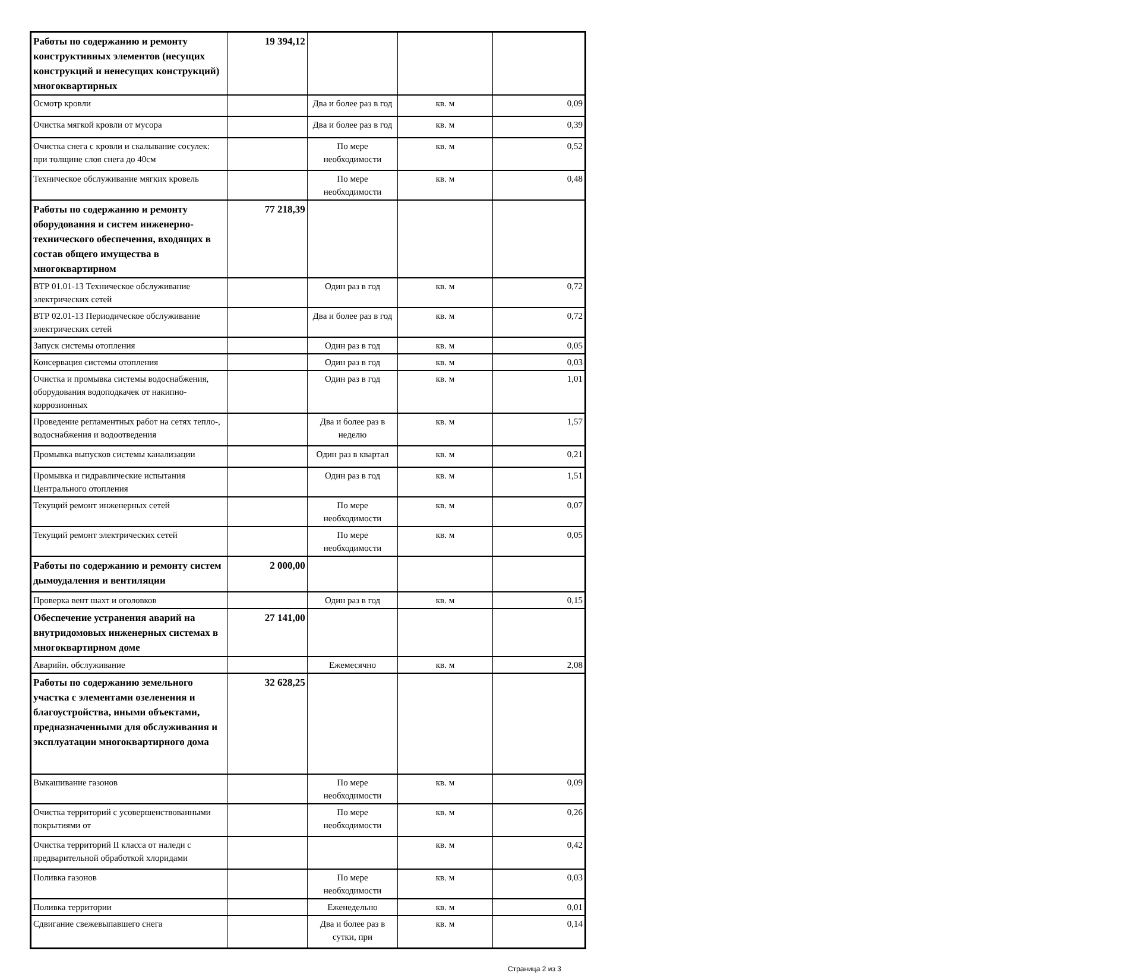| Работы по содержанию и ремонту конструктивных элементов (несущих конструкций и ненесущих конструкций) многоквартирных | 19 394,12 | | | |
| Осмотр кровли | | Два и более раз в год | кв. м | 0,09 |
| Очистка мягкой кровли от мусора | | Два и более раз в год | кв. м | 0,39 |
| Очистка снега с кровли и скалывание сосулек: при толщине слоя снега до 40см | | По мере необходимости | кв. м | 0,52 |
| Техническое обслуживание мягких кровель | | По мере необходимости | кв. м | 0,48 |
| Работы по содержанию и ремонту оборудования и систем инженерно-технического обеспечения, входящих в состав общего имущества в многоквартирном | 77 218,39 | | | |
| ВТР 01.01-13 Техническое обслуживание электрических сетей | | Один раз в год | кв. м | 0,72 |
| ВТР 02.01-13 Периодическое обслуживание электрических сетей | | Два и более раз в год | кв. м | 0,72 |
| Запуск системы отопления | | Один раз в год | кв. м | 0,05 |
| Консервация системы отопления | | Один раз в год | кв. м | 0,03 |
| Очистка и промывка системы водоснабжения, оборудования водоподкачек от накипно-коррозионных | | Один раз в год | кв. м | 1,01 |
| Проведение регламентных работ на сетях тепло-, водоснабжения и водоотведения | | Два и более раз в неделю | кв. м | 1,57 |
| Промывка выпусков системы канализации | | Один раз в квартал | кв. м | 0,21 |
| Промывка и гидравлические испытания Центрального отопления | | Один раз в год | кв. м | 1,51 |
| Текущий ремонт инженерных сетей | | По мере необходимости | кв. м | 0,07 |
| Текущий ремонт электрических сетей | | По мере необходимости | кв. м | 0,05 |
| Работы по содержанию и ремонту систем дымоудаления и вентиляции | 2 000,00 | | | |
| Проверка вент шахт и оголовков | | Один раз в год | кв. м | 0,15 |
| Обеспечение устранения аварий на внутридомовых инженерных системах в многоквартирном доме | 27 141,00 | | | |
| Аварийн. обслуживание | | Ежемесячно | кв. м | 2,08 |
| Работы по содержанию земельного участка с элементами озеленения и благоустройства, иными объектами, предназначенными для обслуживания и эксплуатации многоквартирного дома | 32 628,25 | | | |
| Выкашивание газонов | | По мере необходимости | кв. м | 0,09 |
| Очистка территорий с усовершенствованными покрытиями от | | По мере необходимости | кв. м | 0,26 |
| Очистка территорий II класса от наледи с предварительной обработкой хлоридами | | | кв. м | 0,42 |
| Поливка газонов | | По мере необходимости | кв. м | 0,03 |
| Поливка территории | | Еженедельно | кв. м | 0,01 |
| Сдвигание свежевыпавшего снега | | Два и более раз в сутки, при | кв. м | 0,14 |
Страница 2 из 3